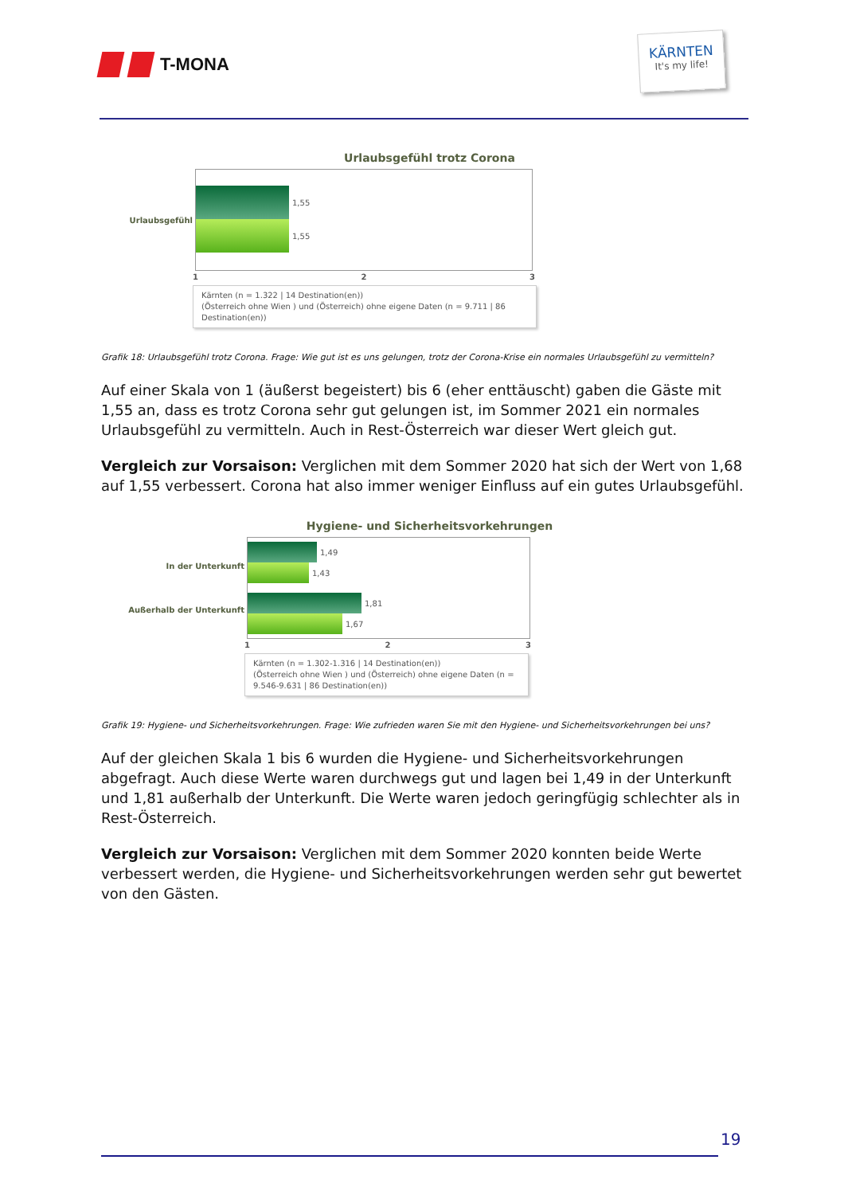T-MONA
KÄRNTEN
It's my life!
Urlaubsgefühl trotz Corona
Urlaubsgefühl
1,55
1,55
1 2 3
Kärnten (n = 1.322 | 14 Destination(en))
(Österreich ohne Wien ) und (Österreich) ohne eigene Daten (n = 9.711 | 86 Destination(en))
Grafik 18: Urlaubsgefühl trotz Corona. Frage: Wie gut ist es uns gelungen, trotz der Corona-Krise ein normales Urlaubsgefühl zu vermitteln?
Auf einer Skala von 1 (äußerst begeistert) bis 6 (eher enttäuscht) gaben die Gäste mit 1,55 an, dass es trotz Corona sehr gut gelungen ist, im Sommer 2021 ein normales Urlaubsgefühl zu vermitteln. Auch in Rest-Österreich war dieser Wert gleich gut.
Vergleich zur Vorsaison: Verglichen mit dem Sommer 2020 hat sich der Wert von 1,68 auf 1,55 verbessert. Corona hat also immer weniger Einfluss auf ein gutes Urlaubsgefühl.
Hygiene- und Sicherheitsvorkehrungen
In der Unterkunft
Außerhalb der Unterkunft
1,49
1,43
1,81
1,67
1 2 3
Kärnten (n = 1.302-1.316 | 14 Destination(en))
(Österreich ohne Wien ) und (Österreich) ohne eigene Daten (n = 9.546-9.631 | 86 Destination(en))
Grafik 19: Hygiene- und Sicherheitsvorkehrungen. Frage: Wie zufrieden waren Sie mit den Hygiene- und Sicherheitsvorkehrungen bei uns?
Auf der gleichen Skala 1 bis 6 wurden die Hygiene- und Sicherheitsvorkehrungen abgefragt. Auch diese Werte waren durchwegs gut und lagen bei 1,49 in der Unterkunft und 1,81 außerhalb der Unterkunft. Die Werte waren jedoch geringfügig schlechter als in Rest-Österreich.
Vergleich zur Vorsaison: Verglichen mit dem Sommer 2020 konnten beide Werte verbessert werden, die Hygiene- und Sicherheitsvorkehrungen werden sehr gut bewertet von den Gästen.
19